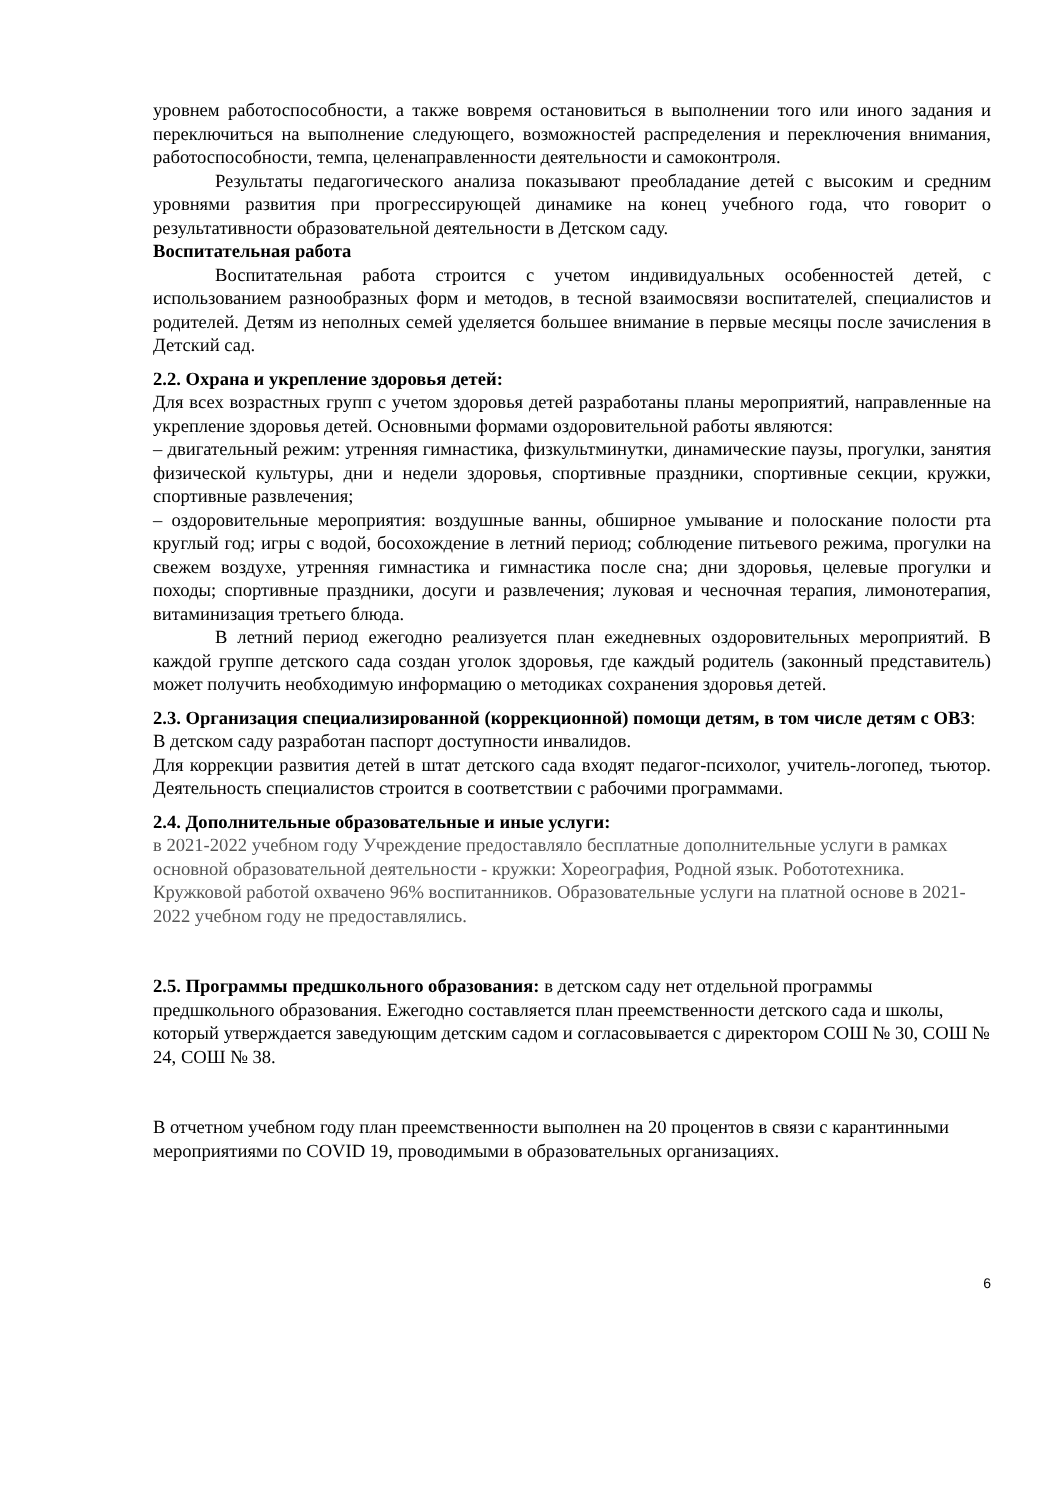уровнем работоспособности, а также вовремя остановиться в выполнении того или иного задания и переключиться на выполнение следующего, возможностей распределения и переключения внимания, работоспособности, темпа, целенаправленности деятельности и самоконтроля.
Результаты педагогического анализа показывают преобладание детей с высоким и средним уровнями развития при прогрессирующей динамике на конец учебного года, что говорит о результативности образовательной деятельности в Детском саду.
Воспитательная работа
Воспитательная работа строится с учетом индивидуальных особенностей детей, с использованием разнообразных форм и методов, в тесной взаимосвязи воспитателей, специалистов и родителей. Детям из неполных семей уделяется большее внимание в первые месяцы после зачисления в Детский сад.
2.2. Охрана и укрепление здоровья детей:
Для всех возрастных групп с учетом здоровья детей разработаны планы мероприятий, направленные на укрепление здоровья детей. Основными формами оздоровительной работы являются:
– двигательный режим: утренняя гимнастика, физкультминутки, динамические паузы, прогулки, занятия физической культуры, дни и недели здоровья, спортивные праздники, спортивные секции, кружки, спортивные развлечения;
– оздоровительные мероприятия: воздушные ванны, обширное умывание и полоскание полости рта круглый год; игры с водой, босохождение в летний период; соблюдение питьевого режима, прогулки на свежем воздухе, утренняя гимнастика и гимнастика после сна; дни здоровья, целевые прогулки и походы; спортивные праздники, досуги и развлечения; луковая и чесночная терапия, лимонотерапия, витаминизация третьего блюда.
В летний период ежегодно реализуется план ежедневных оздоровительных мероприятий. В каждой группе детского сада создан уголок здоровья, где каждый родитель (законный представитель) может получить необходимую информацию о методиках сохранения здоровья детей.
2.3. Организация специализированной (коррекционной) помощи детям, в том числе детям с ОВЗ:
В детском саду разработан паспорт доступности инвалидов.
Для коррекции развития детей в штат детского сада входят педагог-психолог, учитель-логопед, тьютор. Деятельность специалистов строится в соответствии с рабочими программами.
2.4. Дополнительные образовательные и иные услуги:
в 2021-2022 учебном году Учреждение предоставляло бесплатные дополнительные услуги в рамках основной образовательной деятельности - кружки: Хореография, Родной язык. Робототехника. Кружковой работой охвачено 96% воспитанников. Образовательные услуги на платной основе в 2021-2022 учебном году не предоставлялись.
2.5. Программы предшкольного образования: в детском саду нет отдельной программы предшкольного образования. Ежегодно составляется план преемственности детского сада и школы, который утверждается заведующим детским садом и согласовывается с директором СОШ № 30, СОШ № 24, СОШ № 38.
В отчетном учебном году план преемственности выполнен на 20 процентов в связи с карантинными мероприятиями по COVID 19, проводимыми в образовательных организациях.
6